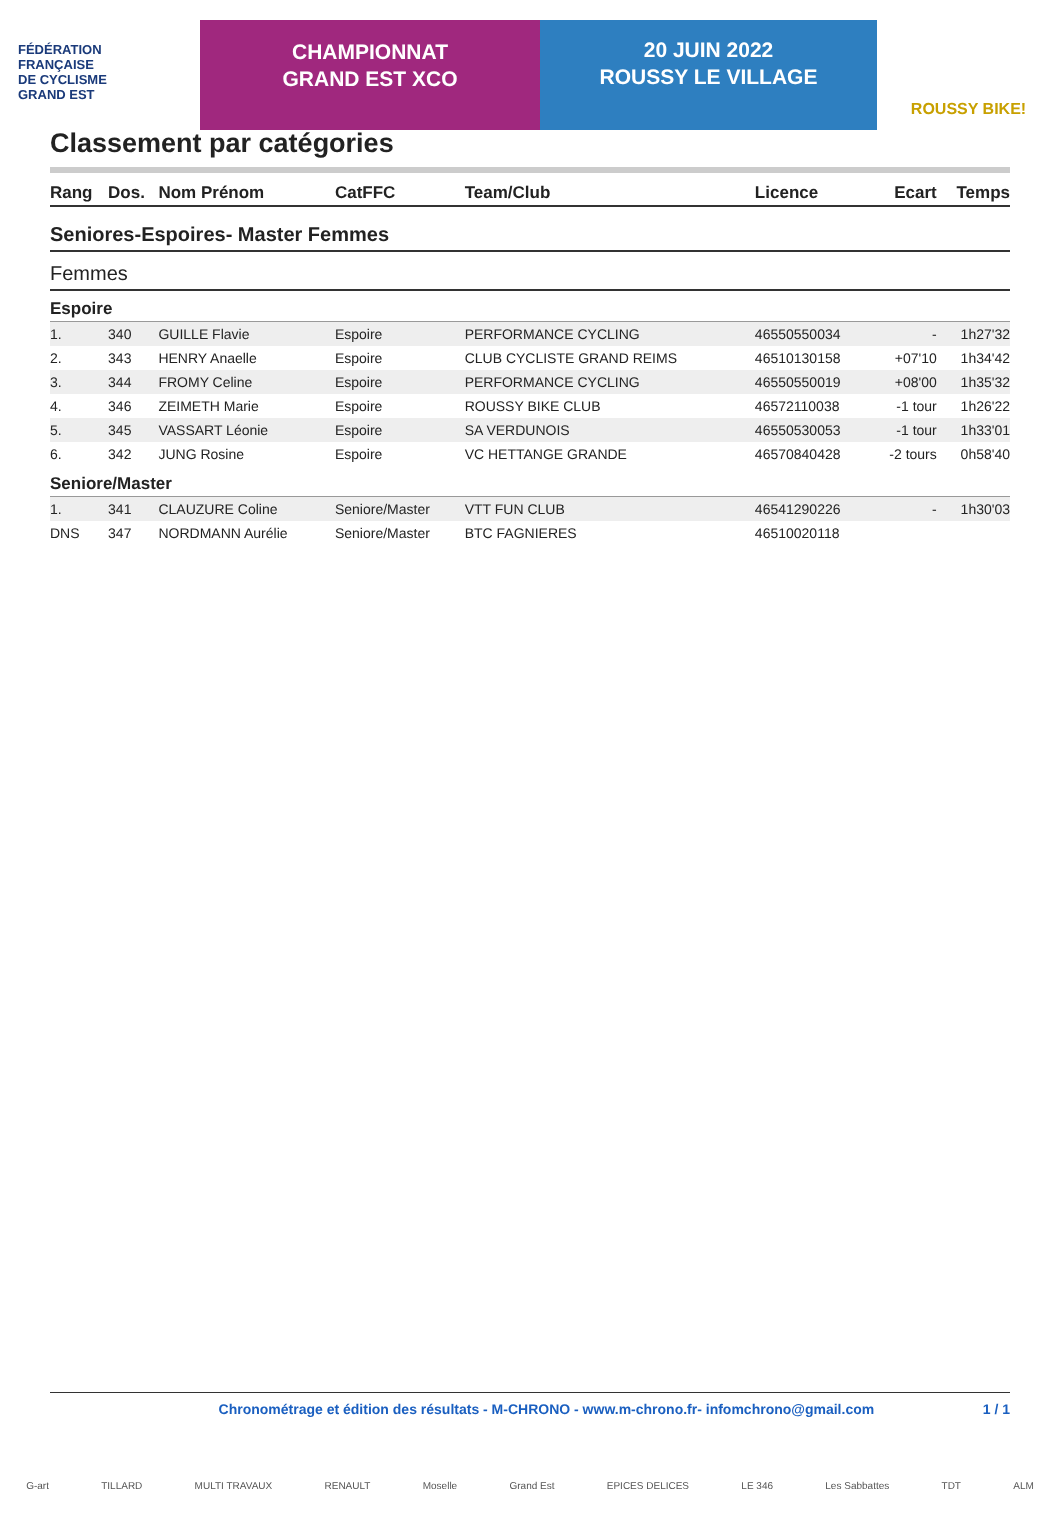FÉDÉRATION
FRANÇAISE
DE CYCLISME
GRAND EST
CHAMPIONNAT
GRAND EST XCO
20 JUIN 2022
ROUSSY LE VILLAGE
ROUSSY BIKE!
Classement par catégories
| Rang | Dos. | Nom Prénom | CatFFC | Team/Club | Licence | Ecart | Temps |
| --- | --- | --- | --- | --- | --- | --- | --- |
| Seniores-Espoires- Master Femmes | | | | | | | |
| Femmes | | | | | | | |
| Espoire | | | | | | | |
| 1. | 340 | GUILLE Flavie | Espoire | PERFORMANCE CYCLING | 46550550034 | - | 1h27'32 |
| 2. | 343 | HENRY Anaelle | Espoire | CLUB CYCLISTE GRAND REIMS | 46510130158 | +07'10 | 1h34'42 |
| 3. | 344 | FROMY Celine | Espoire | PERFORMANCE CYCLING | 46550550019 | +08'00 | 1h35'32 |
| 4. | 346 | ZEIMETH Marie | Espoire | ROUSSY BIKE CLUB | 46572110038 | -1 tour | 1h26'22 |
| 5. | 345 | VASSART Léonie | Espoire | SA VERDUNOIS | 46550530053 | -1 tour | 1h33'01 |
| 6. | 342 | JUNG Rosine | Espoire | VC HETTANGE GRANDE | 46570840428 | -2 tours | 0h58'40 |
| Seniore/Master | | | | | | | |
| 1. | 341 | CLAUZURE Coline | Seniore/Master | VTT FUN CLUB | 46541290226 | - | 1h30'03 |
| DNS | 347 | NORDMANN Aurélie | Seniore/Master | BTC FAGNIERES | 46510020118 | | |
Chronométrage et édition des résultats - M-CHRONO - www.m-chrono.fr- infomchrono@gmail.com 1 / 1
G-art TILLARD MULTI TRAVAUX RENAULT Moselle Grand Est EPICES DELICES LE 346 Les Sabbattes TDT ALM